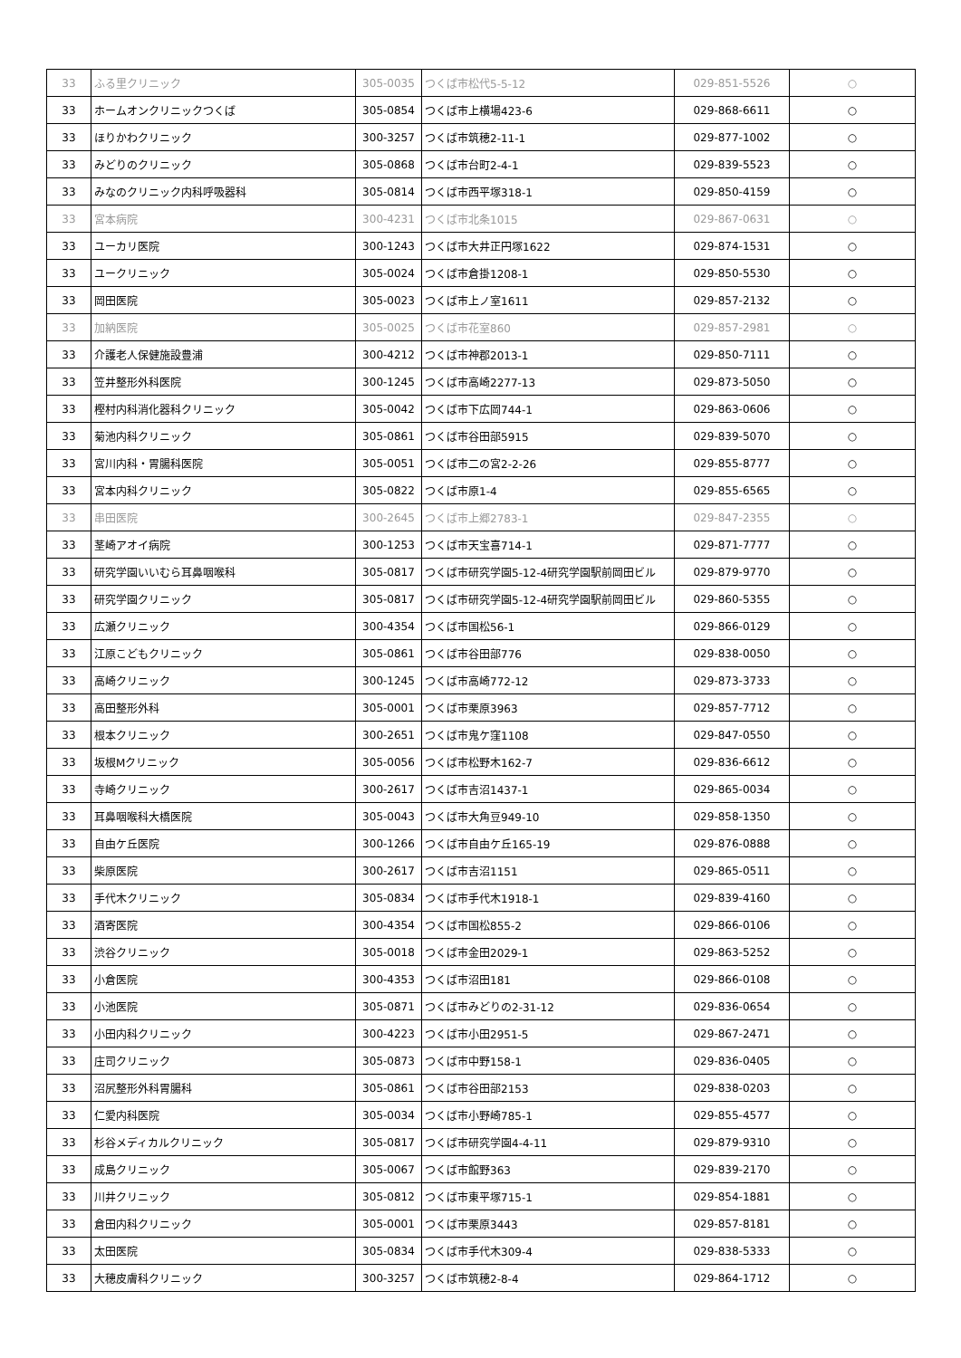| 33 | ふる里クリニック | 305-0035 | つくば市松代5-5-12 | 029-851-5526 | ○ |
| 33 | ホームオンクリニックつくば | 305-0854 | つくば市上横場423-6 | 029-868-6611 | ○ |
| 33 | ほりかわクリニック | 300-3257 | つくば市筑穂2-11-1 | 029-877-1002 | ○ |
| 33 | みどりのクリニック | 305-0868 | つくば市台町2-4-1 | 029-839-5523 | ○ |
| 33 | みなのクリニック内科呼吸器科 | 305-0814 | つくば市西平塚318-1 | 029-850-4159 | ○ |
| 33 | 宮本病院 | 300-4231 | つくば市北条1015 | 029-867-0631 | ○ |
| 33 | ユーカリ医院 | 300-1243 | つくば市大井正円塚1622 | 029-874-1531 | ○ |
| 33 | ユークリニック | 305-0024 | つくば市倉掛1208-1 | 029-850-5530 | ○ |
| 33 | 岡田医院 | 305-0023 | つくば市上ノ室1611 | 029-857-2132 | ○ |
| 33 | 加納医院 | 305-0025 | つくば市花室860 | 029-857-2981 | ○ |
| 33 | 介護老人保健施設豊浦 | 300-4212 | つくば市神郡2013-1 | 029-850-7111 | ○ |
| 33 | 笠井整形外科医院 | 300-1245 | つくば市高崎2277-13 | 029-873-5050 | ○ |
| 33 | 樫村内科消化器科クリニック | 305-0042 | つくば市下広岡744-1 | 029-863-0606 | ○ |
| 33 | 菊池内科クリニック | 305-0861 | つくば市谷田部5915 | 029-839-5070 | ○ |
| 33 | 宮川内科・胃腸科医院 | 305-0051 | つくば市二の宮2-2-26 | 029-855-8777 | ○ |
| 33 | 宮本内科クリニック | 305-0822 | つくば市原1-4 | 029-855-6565 | ○ |
| 33 | 串田医院 | 300-2645 | つくば市上郷2783-1 | 029-847-2355 | ○ |
| 33 | 茎崎アオイ病院 | 300-1253 | つくば市天宝喜714-1 | 029-871-7777 | ○ |
| 33 | 研究学園いいむら耳鼻咽喉科 | 305-0817 | つくば市研究学園5-12-4研究学園駅前岡田ビル | 029-879-9770 | ○ |
| 33 | 研究学園クリニック | 305-0817 | つくば市研究学園5-12-4研究学園駅前岡田ビル | 029-860-5355 | ○ |
| 33 | 広瀬クリニック | 300-4354 | つくば市国松56-1 | 029-866-0129 | ○ |
| 33 | 江原こどもクリニック | 305-0861 | つくば市谷田部776 | 029-838-0050 | ○ |
| 33 | 高崎クリニック | 300-1245 | つくば市高崎772-12 | 029-873-3733 | ○ |
| 33 | 高田整形外科 | 305-0001 | つくば市栗原3963 | 029-857-7712 | ○ |
| 33 | 根本クリニック | 300-2651 | つくば市鬼ケ窪1108 | 029-847-0550 | ○ |
| 33 | 坂根Mクリニック | 305-0056 | つくば市松野木162-7 | 029-836-6612 | ○ |
| 33 | 寺崎クリニック | 300-2617 | つくば市吉沼1437-1 | 029-865-0034 | ○ |
| 33 | 耳鼻咽喉科大橋医院 | 305-0043 | つくば市大角豆949-10 | 029-858-1350 | ○ |
| 33 | 自由ケ丘医院 | 300-1266 | つくば市自由ケ丘165-19 | 029-876-0888 | ○ |
| 33 | 柴原医院 | 300-2617 | つくば市吉沼1151 | 029-865-0511 | ○ |
| 33 | 手代木クリニック | 305-0834 | つくば市手代木1918-1 | 029-839-4160 | ○ |
| 33 | 酒寄医院 | 300-4354 | つくば市国松855-2 | 029-866-0106 | ○ |
| 33 | 渋谷クリニック | 305-0018 | つくば市金田2029-1 | 029-863-5252 | ○ |
| 33 | 小倉医院 | 300-4353 | つくば市沼田181 | 029-866-0108 | ○ |
| 33 | 小池医院 | 305-0871 | つくば市みどりの2-31-12 | 029-836-0654 | ○ |
| 33 | 小田内科クリニック | 300-4223 | つくば市小田2951-5 | 029-867-2471 | ○ |
| 33 | 庄司クリニック | 305-0873 | つくば市中野158-1 | 029-836-0405 | ○ |
| 33 | 沼尻整形外科胃腸科 | 305-0861 | つくば市谷田部2153 | 029-838-0203 | ○ |
| 33 | 仁愛内科医院 | 305-0034 | つくば市小野崎785-1 | 029-855-4577 | ○ |
| 33 | 杉谷メディカルクリニック | 305-0817 | つくば市研究学園4-4-11 | 029-879-9310 | ○ |
| 33 | 成島クリニック | 305-0067 | つくば市館野363 | 029-839-2170 | ○ |
| 33 | 川井クリニック | 305-0812 | つくば市東平塚715-1 | 029-854-1881 | ○ |
| 33 | 倉田内科クリニック | 305-0001 | つくば市栗原3443 | 029-857-8181 | ○ |
| 33 | 太田医院 | 305-0834 | つくば市手代木309-4 | 029-838-5333 | ○ |
| 33 | 大穂皮膚科クリニック | 300-3257 | つくば市筑穂2-8-4 | 029-864-1712 | ○ |